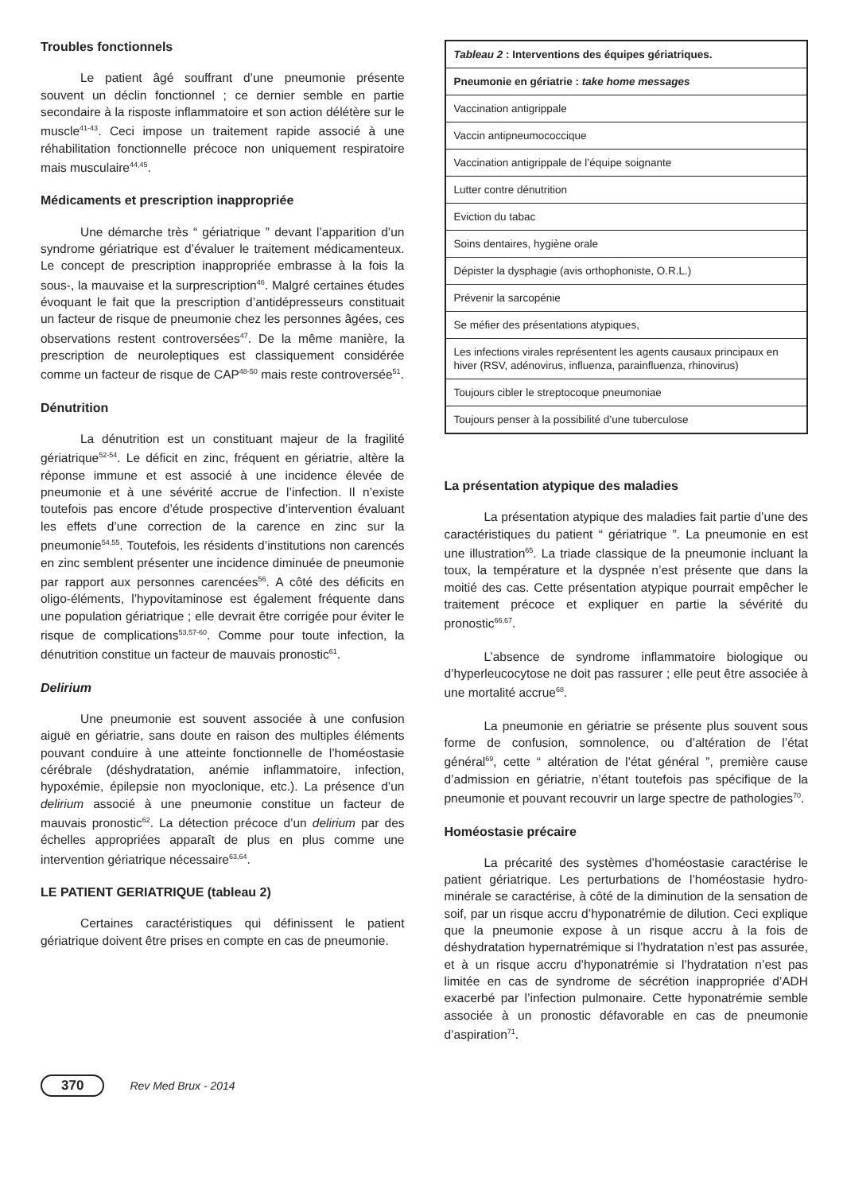Troubles fonctionnels
Le patient âgé souffrant d’une pneumonie présente souvent un déclin fonctionnel ; ce dernier semble en partie secondaire à la risposte inflammatoire et son action délétère sur le muscle<sup>41-43</sup>. Ceci impose un traitement rapide associé à une réhabilitation fonctionnelle précoce non uniquement respiratoire mais musculaire<sup>44,45</sup>.
Médicaments et prescription inappropriée
Une démarche très “ gériatrique ” devant l’apparition d’un syndrome gériatrique est d’évaluer le traitement médicamenteux. Le concept de prescription inappropriée embrasse à la fois la sous-, la mauvaise et la surprescription<sup>46</sup>. Malgré certaines études évoquant le fait que la prescription d’antidépresseurs constituait un facteur de risque de pneumonie chez les personnes âgées, ces observations restent controversées<sup>47</sup>. De la même manière, la prescription de neuroleptiques est classiquement considérée comme un facteur de risque de CAP<sup>48-50</sup> mais reste controversée<sup>51</sup>.
Dénutrition
La dénutrition est un constituant majeur de la fragilité gériatrique<sup>52-54</sup>. Le déficit en zinc, fréquent en gériatrie, altère la réponse immune et est associé à une incidence élevée de pneumonie et à une sévérité accrue de l’infection. Il n’existe toutefois pas encore d’étude prospective d’intervention évaluant les effets d’une correction de la carence en zinc sur la pneumonie<sup>54,55</sup>. Toutefois, les résidents d’institutions non carencés en zinc semblent présenter une incidence diminuée de pneumonie par rapport aux personnes carencées<sup>56</sup>. A côté des déficits en oligo-éléments, l’hypovitaminose est également fréquente dans une population gériatrique ; elle devrait être corrigée pour éviter le risque de complications<sup>53,57-60</sup>. Comme pour toute infection, la dénutrition constitue un facteur de mauvais pronostic<sup>61</sup>.
Delirium
Une pneumonie est souvent associée à une confusion aiguë en gériatrie, sans doute en raison des multiples éléments pouvant conduire à une atteinte fonctionnelle de l’homéostasie cérébrale (déshydratation, anémie inflammatoire, infection, hypoxémie, épilepsie non myoclonique, etc.). La présence d’un delirium associé à une pneumonie constitue un facteur de mauvais pronostic<sup>62</sup>. La détection précoce d’un delirium par des échelles appropriées apparaît de plus en plus comme une intervention gériatrique nécessaire<sup>63,64</sup>.
LE PATIENT GERIATRIQUE (tableau 2)
Certaines caractéristiques qui définissent le patient gériatrique doivent être prises en compte en cas de pneumonie.
| Tableau 2 : Interventions des équipes gériatriques. |
| --- |
| Pneumonie en gériatrie : take home messages |
| Vaccination antigrippale |
| Vaccin antipneumococcique |
| Vaccination antigrippale de l’équipe soignante |
| Lutter contre dénutrition |
| Eviction du tabac |
| Soins dentaires, hygiène orale |
| Dépister la dysphagie (avis orthophoniste, O.R.L.) |
| Prévenir la sarcopénie |
| Se méfier des présentations atypiques, |
| Les infections virales représentent les agents causaux principaux en hiver (RSV, adénovirus, influenza, parainfluenza, rhinovirus) |
| Toujours cibler le streptocoque pneumoniae |
| Toujours penser à la possibilité d’une tuberculose |
La présentation atypique des maladies
La présentation atypique des maladies fait partie d’une des caractéristiques du patient “ gériatrique ”. La pneumonie en est une illustration<sup>65</sup>. La triade classique de la pneumonie incluant la toux, la température et la dyspnée n’est présente que dans la moitié des cas. Cette présentation atypique pourrait empêcher le traitement précoce et expliquer en partie la sévérité du pronostic<sup>66,67</sup>.
L’absence de syndrome inflammatoire biologique ou d’hyperleucocytose ne doit pas rassurer ; elle peut être associée à une mortalité accrue<sup>68</sup>.
La pneumonie en gériatrie se présente plus souvent sous forme de confusion, somnolence, ou d’altération de l’état général<sup>69</sup>, cette “ altération de l’état général ”, première cause d’admission en gériatrie, n’étant toutefois pas spécifique de la pneumonie et pouvant recouvrir un large spectre de pathologies<sup>70</sup>.
Homéostasie précaire
La précarité des systèmes d’homéostasie caractérise le patient gériatrique. Les perturbations de l’homéostasie hydro-minérale se caractérise, à côté de la diminution de la sensation de soif, par un risque accru d’hyponatrémie de dilution. Ceci explique que la pneumonie expose à un risque accru à la fois de déshydratation hypernatrémique si l’hydratation n’est pas assurée, et à un risque accru d’hyponatrémie si l’hydratation n’est pas limitée en cas de syndrome de sécrétion inappropriée d’ADH exacerbé par l’infection pulmonaire. Cette hyponatrémie semble associée à un pronostic défavorable en cas de pneumonie d’aspiration<sup>71</sup>.
370 Rev Med Brux - 2014